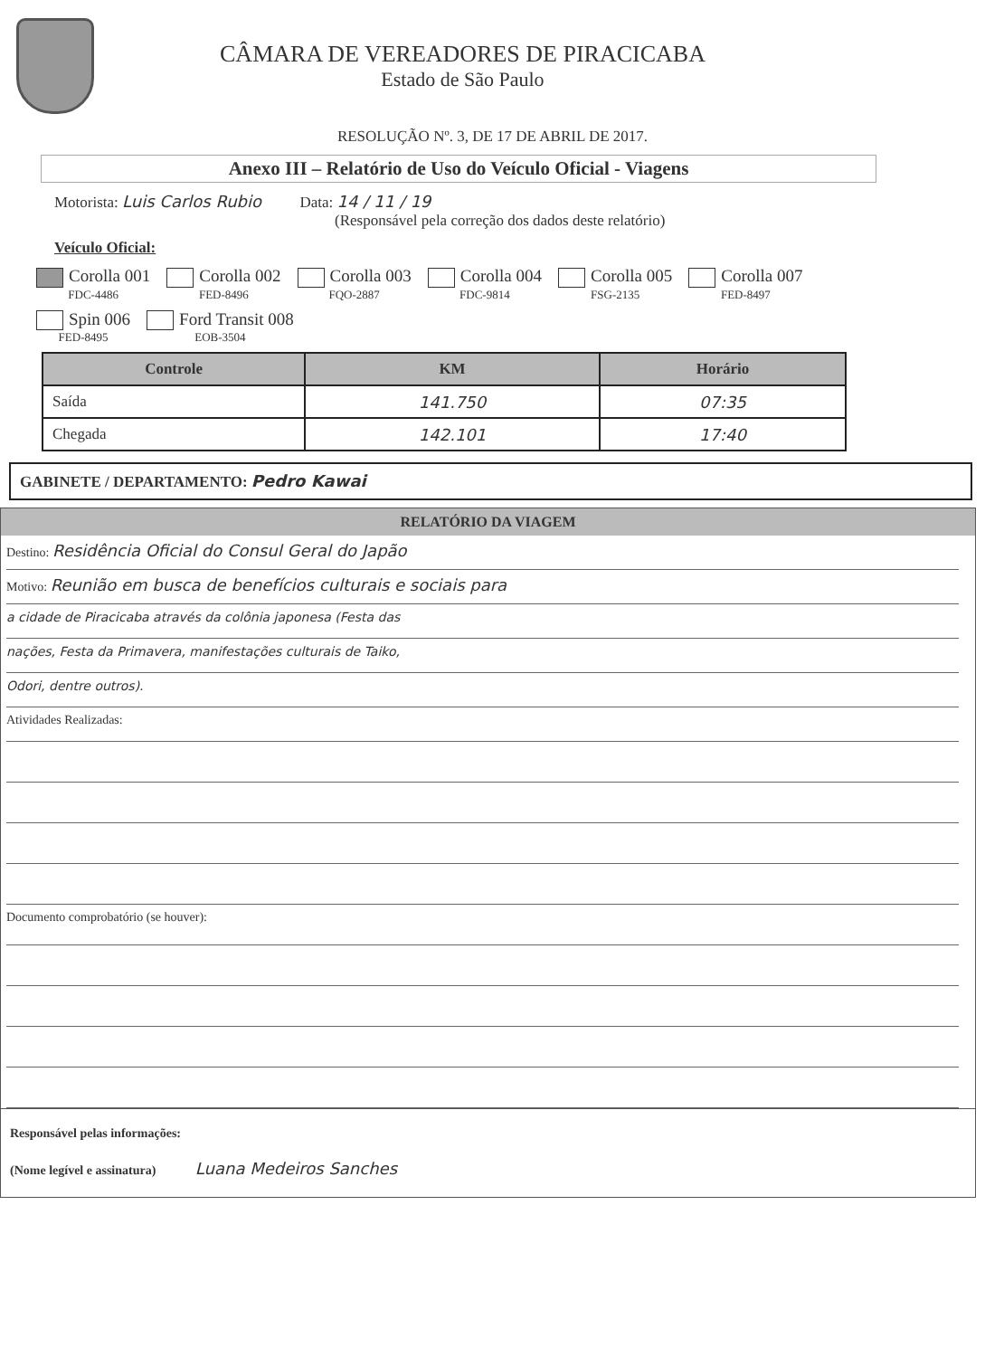CÂMARA DE VEREADORES DE PIRACICABA
Estado de São Paulo
RESOLUÇÃO Nº. 3, DE 17 DE ABRIL DE 2017.
Anexo III – Relatório de Uso do Veículo Oficial - Viagens
Motorista: Luis Carlos Rubio Data: 14 / 11 / 19
(Responsável pela correção dos dados deste relatório)
Veículo Oficial:
Corolla 001
FDC-4486
Corolla 002
FED-8496
Corolla 003
FQO-2887
Corolla 004
FDC-9814
Corolla 005
FSG-2135
Corolla 007
FED-8497
Spin 006
FED-8495
Ford Transit 008
EOB-3504
| Controle | KM | Horário |
| --- | --- | --- |
| Saída | 141.750 | 07:35 |
| Chegada | 142.101 | 17:40 |
GABINETE / DEPARTAMENTO: Pedro Kawai
RELATÓRIO DA VIAGEM
Destino: Residência Oficial do Consul Geral do Japão
Motivo: Reunião em busca de benefícios culturais e sociais para
a cidade de Piracicaba através da colônia japonesa (Festa das
nações, Festa da Primavera, manifestações culturais de Taiko,
Odori, dentre outros).
Atividades Realizadas:
Documento comprobatório (se houver):
Responsável pelas informações:
(Nome legível e assinatura) Luana Medeiros Sanches